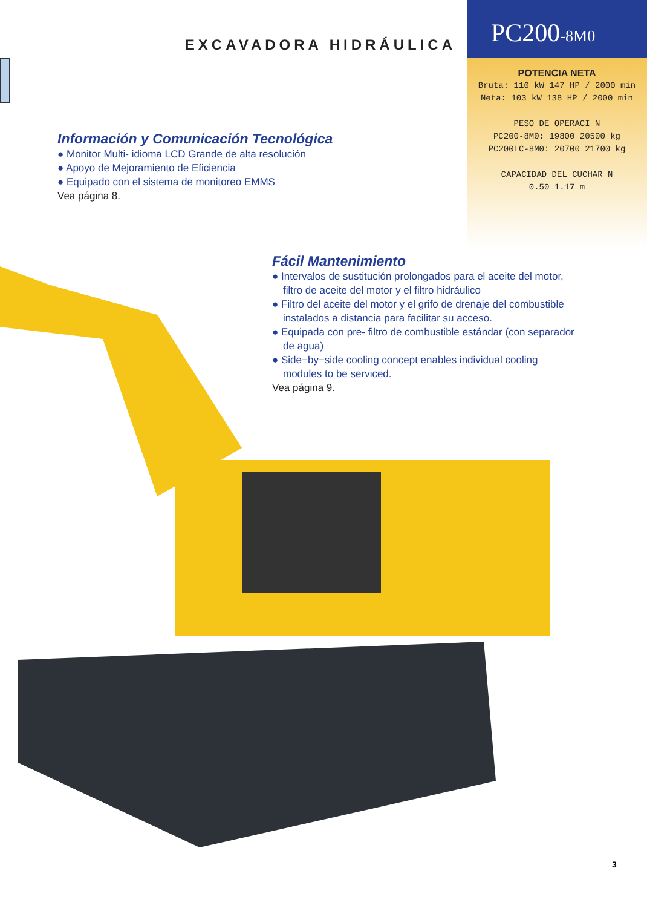EXCAVADORA HIDRÁULICA
PC200-8M0
POTENCIA NETA
Bruta: 110 kW 147 HP / 2000 min
Neta: 103 kW 138 HP / 2000 min
PESO DE OPERACI N
PC200-8M0: 19800 20500 kg
PC200LC-8M0: 20700 21700 kg
CAPACIDAD DEL CUCHAR N
0.50 1.17 m
Información y Comunicación Tecnológica
● Monitor Multi- idioma LCD Grande de alta resolución
● Apoyo de Mejoramiento de Eficiencia
● Equipado con el sistema de monitoreo EMMS
Vea página 8.
Fácil Mantenimiento
● Intervalos de sustitución prolongados para el aceite del motor, filtro de aceite del motor y el filtro hidráulico
● Filtro del aceite del motor y el grifo de drenaje del combustible instalados a distancia para facilitar su acceso.
● Equipada con pre- filtro de combustible estándar (con separador de agua)
● Side−by−side cooling concept enables individual cooling modules to be serviced.
Vea página 9.
3